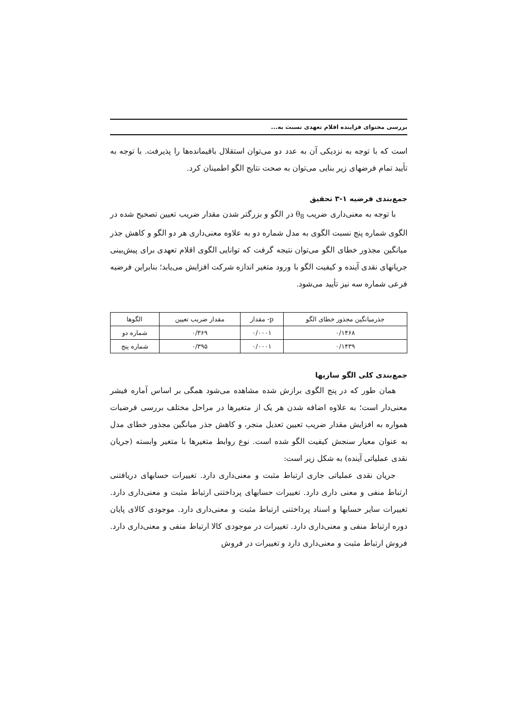بررسی محتوای فزاینده اقلام تعهدی نسبت به...
است که با توجه به نزدیکی آن به عدد دو می‌توان استقلال باقیمانده‌ها را پذیرفت. با توجه به تأیید تمام فرضهای زیر بنایی می‌توان به صحت نتایج الگو اطمینان کرد.
جمع‌بندی فرضیه ۱-۳ تحقیق
با توجه به معنی‌داری ضریب θ<sub>8</sub> در الگو و بزرگتر شدن مقدار ضریب تعیین تصحیح شده در الگوی شماره پنج نسبت الگوی به مدل شماره دو به علاوه معنی‌داری هر دو الگو و کاهش جذر میانگین مجذور خطای الگو می‌توان نتیجه گرفت که توانایی الگوی اقلام تعهدی برای پیش‌بینی جریانهای نقدی آینده و کیفیت الگو با ورود متغیر اندازه شرکت افزایش می‌یابد؛ بنابراین فرضیه فرعی شماره سه نیز تأیید می‌شود.
| جذرمیانگین مجذور خطای الگو | p- مقدار | مقدار ضریب تعیین | الگوها |
| --- | --- | --- | --- |
| ۰/۱۴۶۸ | ۰/۰۰۰۱ | ۰/۳۶۹ | شماره دو |
| ۰/۱۴۳۹ | ۰/۰۰۰۱ | ۰/۳۹۵ | شماره پنج |
جمع‌بندی کلی الگو سازیها
همان طور که در پنج الگوی برازش شده مشاهده می‌شود همگی بر اساس آماره فیشر معنی‌دار است؛ به علاوه اضافه شدن هر یک از متغیرها در مراحل مختلف بررسی فرضیات همواره به افزایش مقدار ضریب تعیین تعدیل منجر، و کاهش جذر میانگین مجذور خطای مدل به عنوان معیار سنجش کیفیت الگو شده است. نوع روابط متغیرها با متغیر وابسته (جریان نقدی عملیاتی آینده) به شکل زیر است:
جریان نقدی عملیاتی جاری ارتباط مثبت و معنی‌داری دارد. تغییرات حسابهای دریافتنی ارتباط منفی و معنی داری دارد. تغییرات حسابهای پرداختنی ارتباط مثبت و معنی‌داری دارد. تغییرات سایر حسابها و اسناد پرداختنی ارتباط مثبت و معنی‌داری دارد. موجودی کالای پایان دوره ارتباط منفی و معنی‌داری دارد. تغییرات در موجودی کالا ارتباط منفی و معنی‌داری دارد. فروش ارتباط مثبت و معنی‌داری دارد و تغییرات در فروش